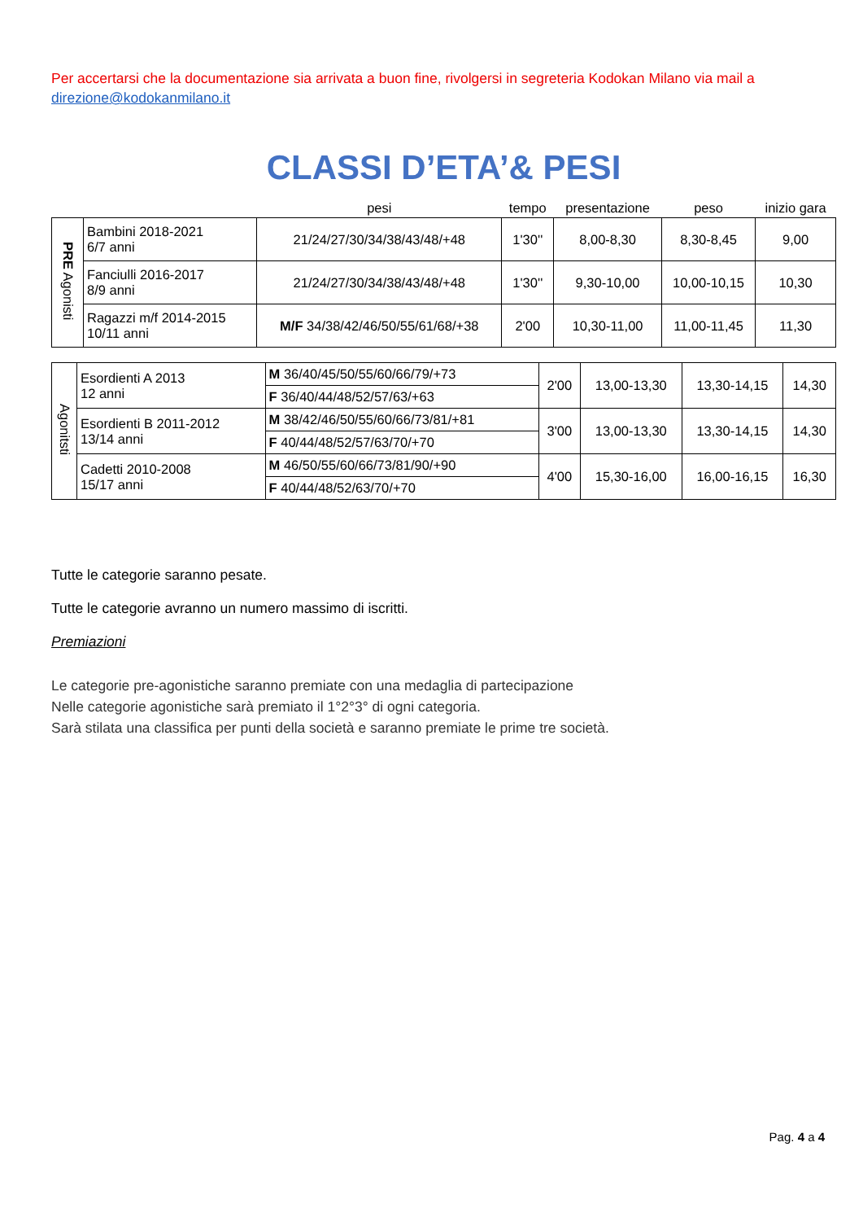Per accertarsi che la documentazione sia arrivata a buon fine, rivolgersi in segreteria Kodokan Milano via mail a direzione@kodokanmilano.it
CLASSI D’ETA’& PESI
| | | pesi | tempo | presentazione | peso | inizio gara |
| PRE Agonisti | Bambini 2018-2021 6/7 anni | 21/24/27/30/34/38/43/48/+48 | 1'30'' | 8,00-8,30 | 8,30-8,45 | 9,00 |
| | Fanciulli 2016-2017 8/9 anni | 21/24/27/30/34/38/43/48/+48 | 1'30'' | 9,30-10,00 | 10,00-10,15 | 10,30 |
| | Ragazzi m/f 2014-2015 10/11 anni | M/F 34/38/42/46/50/55/61/68/+38 | 2'00 | 10,30-11,00 | 11,00-11,45 | 11,30 |
| Agonitsti | Esordienti A 2013 12 anni | M 36/40/45/50/55/60/66/79/+73 | 2'00 | 13,00-13,30 | 13,30-14,15 | 14,30 |
| | | F 36/40/44/48/52/57/63/+63 | | | | |
| | Esordienti B 2011-2012 13/14 anni | M 38/42/46/50/55/60/66/73/81/+81 | 3'00 | 13,00-13,30 | 13,30-14,15 | 14,30 |
| | | F 40/44/48/52/57/63/70/+70 | | | | |
| | Cadetti 2010-2008 15/17 anni | M 46/50/55/60/66/73/81/90/+90 | 4'00 | 15,30-16,00 | 16,00-16,15 | 16,30 |
| | | F 40/44/48/52/63/70/+70 | | | | |
Tutte le categorie saranno pesate.
Tutte le categorie avranno un numero massimo di iscritti.
Premiazioni
Le categorie pre-agonistiche saranno premiate con una medaglia di partecipazione
Nelle categorie agonistiche sarà premiato il 1°2°3° di ogni categoria.
Sarà stilata una classifica per punti della società e saranno premiate le prime tre società.
Pag. 4 a 4